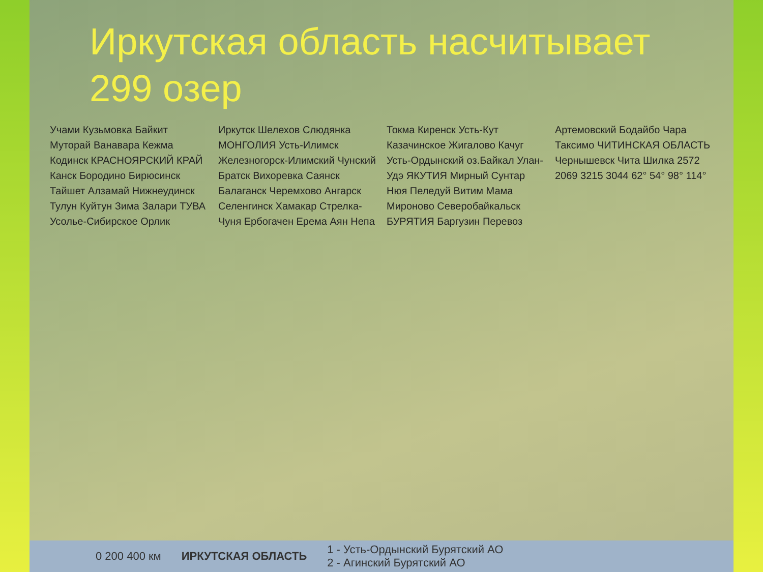Иркутская область насчитывает 299 озер
Учами Кузьмовка Байкит Муторай Ванавара Кежма Кодинск КРАСНОЯРСКИЙ КРАЙ Канск Бородино Бирюсинск Тайшет Алзамай Нижнеудинск Тулун Куйтун Зима Залари ТУВА Усолье-Сибирское Орлик Иркутск Шелехов Слюдянка МОНГОЛИЯ Усть-Илимск Железногорск-Илимский Чунский Братск Вихоревка Саянск Балаганск Черемхово Ангарск Селенгинск Хамакар Стрелка-Чуня Ербогачен Ерема Аян Непа Токма Киренск Усть-Кут Казачинское Жигалово Качуг Усть-Ордынский оз.Байкал Улан-Удэ ЯКУТИЯ Мирный Сунтар Нюя Пеледуй Витим Мама Мироново Северобайкальск БУРЯТИЯ Баргузин Перевоз Артемовский Бодайбо Чара Таксимо ЧИТИНСКАЯ ОБЛАСТЬ Чернышевск Чита Шилка 2572 2069 3215 3044 62° 54° 98° 114°
0 200 400 км ИРКУТСКАЯ ОБЛАСТЬ 1 - Усть-Ордынский Бурятский АО
2 - Агинский Бурятский АО